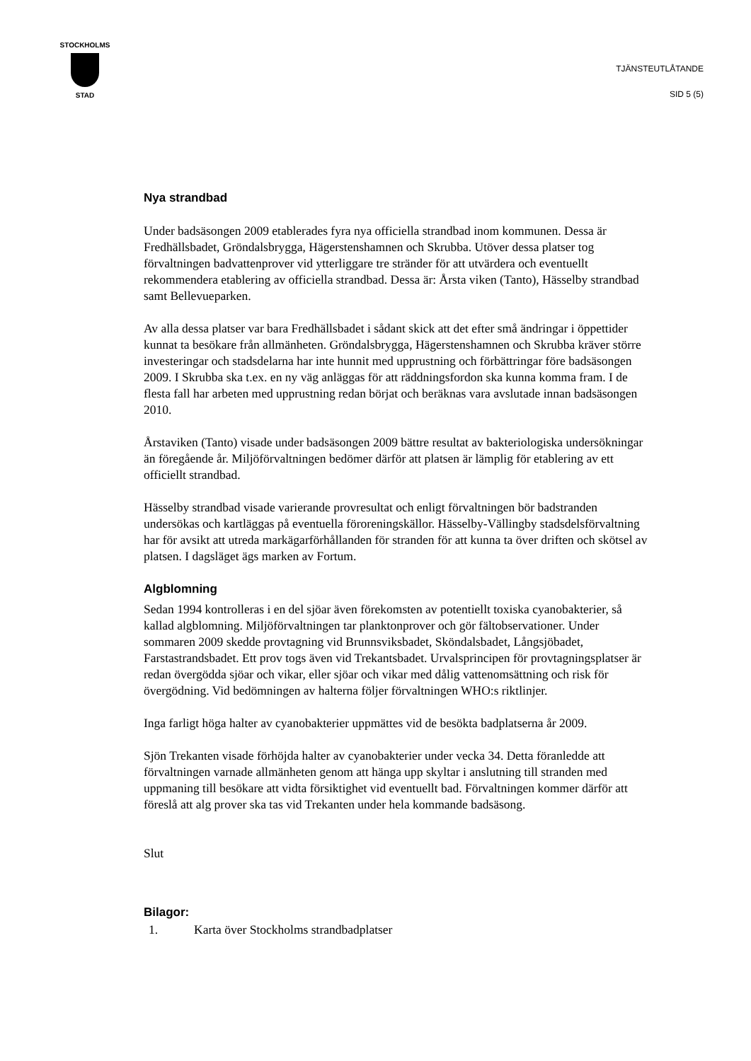STOCKHOLMS
STAD
TJÄNSTEUTLÅTANDE
SID 5 (5)
Nya strandbad
Under badsäsongen 2009 etablerades fyra nya officiella strandbad inom kommunen. Dessa är Fredhällsbadet, Gröndalsbrygga, Hägerstenshamnen och Skrubba. Utöver dessa platser tog förvaltningen badvattenprover vid ytterliggare tre stränder för att utvärdera och eventuellt rekommendera etablering av officiella strandbad. Dessa är: Årsta viken (Tanto), Hässelby strandbad samt Bellevueparken.
Av alla dessa platser var bara Fredhällsbadet i sådant skick att det efter små ändringar i öppettider kunnat ta besökare från allmänheten. Gröndalsbrygga, Hägerstenshamnen och Skrubba kräver större investeringar och stadsdelarna har inte hunnit med upprustning och förbättringar före badsäsongen 2009. I Skrubba ska t.ex. en ny väg anläggas för att räddningsfordon ska kunna komma fram. I de flesta fall har arbeten med upprustning redan börjat och beräknas vara avslutade innan badsäsongen 2010.
Årstaviken (Tanto) visade under badsäsongen 2009 bättre resultat av bakteriologiska undersökningar än föregående år. Miljöförvaltningen bedömer därför att platsen är lämplig för etablering av ett officiellt strandbad.
Hässelby strandbad visade varierande provresultat och enligt förvaltningen bör badstranden undersökas och kartläggas på eventuella föroreningskällor. Hässelby-Vällingby stadsdelsförvaltning har för avsikt att utreda markägarförhållanden för stranden för att kunna ta över driften och skötsel av platsen. I dagsläget ägs marken av Fortum.
Algblomning
Sedan 1994 kontrolleras i en del sjöar även förekomsten av potentiellt toxiska cyanobakterier, så kallad algblomning. Miljöförvaltningen tar planktonprover och gör fältobservationer. Under sommaren 2009 skedde provtagning vid Brunnsviksbadet, Sköndalsbadet, Långsjöbadet, Farstastrandsbadet. Ett prov togs även vid Trekantsbadet. Urvalsprincipen för provtagningsplatser är redan övergödda sjöar och vikar, eller sjöar och vikar med dålig vattenomsättning och risk för övergödning. Vid bedömningen av halterna följer förvaltningen WHO:s riktlinjer.
Inga farligt höga halter av cyanobakterier uppmättes vid de besökta badplatserna år 2009.
Sjön Trekanten visade förhöjda halter av cyanobakterier under vecka 34. Detta föranledde att förvaltningen varnade allmänheten genom att hänga upp skyltar i anslutning till stranden med uppmaning till besökare att vidta försiktighet vid eventuellt bad. Förvaltningen kommer därför att föreslå att alg prover ska tas vid Trekanten under hela kommande badsäsong.
Slut
Bilagor:
1. Karta över Stockholms strandbadplatser